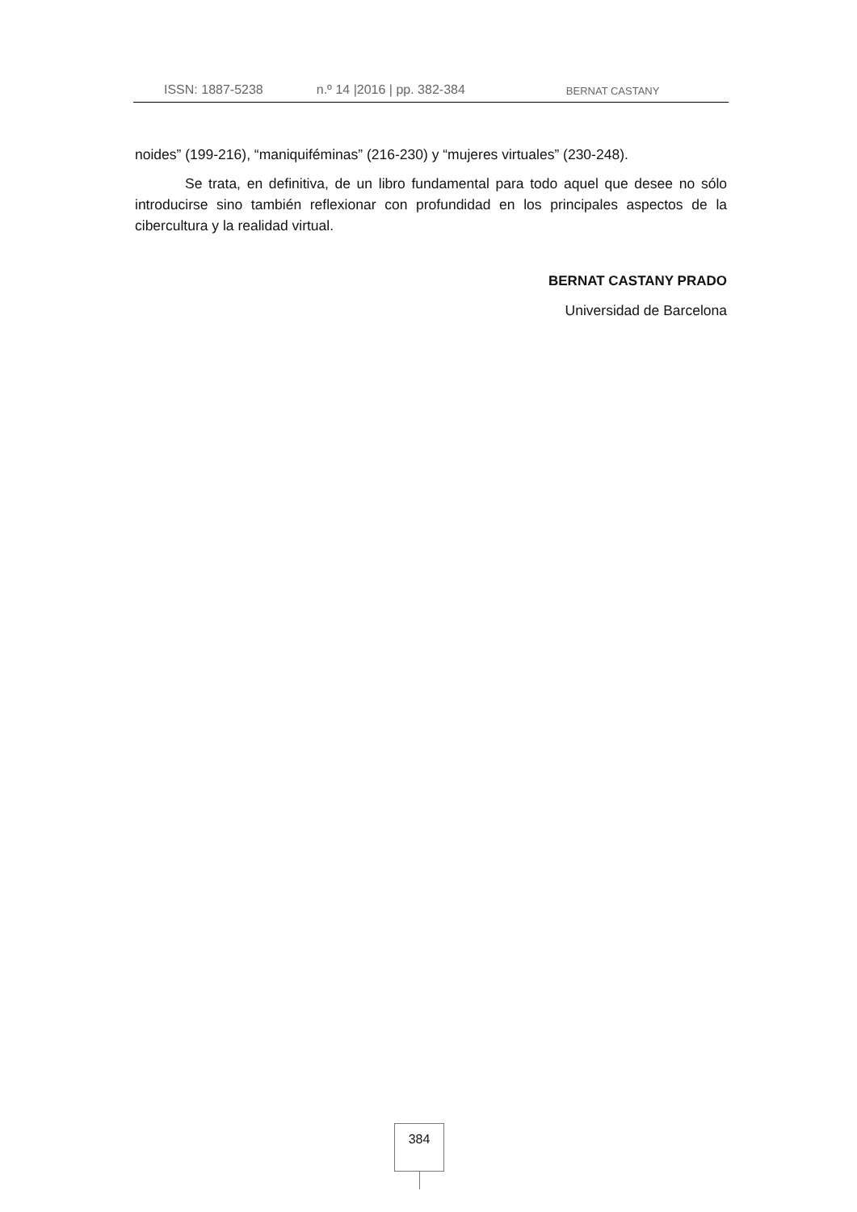ISSN: 1887-5238 n.º 14 |2016 | pp. 382-384 BERNAT CASTANY
noides” (199-216), “maniquiféminas” (216-230) y “mujeres virtuales” (230-248).
Se trata, en definitiva, de un libro fundamental para todo aquel que desee no sólo introducirse sino también reflexionar con profundidad en los principales aspectos de la cibercultura y la realidad virtual.
BERNAT CASTANY PRADO
Universidad de Barcelona
384